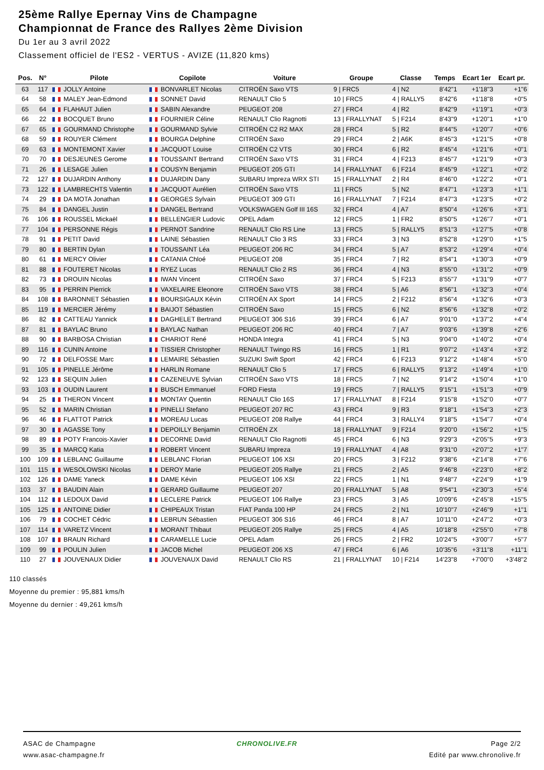25ème Rallye Epernay Vins de Champagne
Championnat de France des Rallyes 2ème Division
Du 1er au 3 avril 2022
Classement officiel de l'ES2 - VERTUS - AVIZE (11,820 kms)
| Pos. | N° | Pilote | Copilote | Voiture | Groupe | Classe | Temps | Ecart 1er | Ecart pr. |
| --- | --- | --- | --- | --- | --- | --- | --- | --- | --- |
| 63 | 117 | JOLLY Antoine | BONVARLET Nicolas | CITROËN Saxo VTS | 9 / FRC5 | 4 / N2 | 8'42"1 | +1'18"3 | +1"6 |
| 64 | 58 | MALEY Jean-Edmond | SONNET David | RENAULT Clio 5 | 10 / FRC5 | 4 / RALLY5 | 8'42"6 | +1'18"8 | +0"5 |
| 65 | 64 | FLAHAUT Julien | SABIN Alexandre | PEUGEOT 208 | 27 / FRC4 | 4 / R2 | 8'42"9 | +1'19"1 | +0"3 |
| 66 | 22 | BOCQUET Bruno | FOURNIER Céline | RENAULT Clio Ragnotti | 13 / FRALLYNAT | 5 / F214 | 8'43"9 | +1'20"1 | +1"0 |
| 67 | 65 | GOURMAND Christophe | GOURMAND Sylvie | CITROËN C2 R2 MAX | 28 / FRC4 | 5 / R2 | 8'44"5 | +1'20"7 | +0"6 |
| 68 | 59 | ROUYER Clément | BOURGA Delphine | CITROËN Saxo | 29 / FRC4 | 2 / A6K | 8'45"3 | +1'21"5 | +0"8 |
| 69 | 63 | MONTEMONT Xavier | JACQUOT Louise | CITROËN C2 VTS | 30 / FRC4 | 6 / R2 | 8'45"4 | +1'21"6 | +0"1 |
| 70 | 70 | DESJEUNES Gerome | TOUSSAINT Bertrand | CITROËN Saxo VTS | 31 / FRC4 | 4 / F213 | 8'45"7 | +1'21"9 | +0"3 |
| 71 | 26 | LESAGE Julien | COUSYN Benjamin | PEUGEOT 205 GTI | 14 / FRALLYNAT | 6 / F214 | 8'45"9 | +1'22"1 | +0"2 |
| 72 | 127 | DUJARDIN Anthony | DUJARDIN Dany | SUBARU Impreza WRX STI | 15 / FRALLYNAT | 2 / R4 | 8'46"0 | +1'22"2 | +0"1 |
| 73 | 122 | LAMBRECHTS Valentin | JACQUOT Aurélien | CITROËN Saxo VTS | 11 / FRC5 | 5 / N2 | 8'47"1 | +1'23"3 | +1"1 |
| 74 | 29 | DA MOTA Jonathan | GEORGES Sylvain | PEUGEOT 309 GTI | 16 / FRALLYNAT | 7 / F214 | 8'47"3 | +1'23"5 | +0"2 |
| 75 | 84 | DANGEL Justin | DANGEL Bertrand | VOLKSWAGEN Golf III 16S | 32 / FRC4 | 4 / A7 | 8'50"4 | +1'26"6 | +3"1 |
| 76 | 106 | ROUSSEL Mickaël | BELLENGIER Ludovic | OPEL Adam | 12 / FRC5 | 1 / FR2 | 8'50"5 | +1'26"7 | +0"1 |
| 77 | 104 | PERSONNE Régis | PERNOT Sandrine | RENAULT Clio RS Line | 13 / FRC5 | 5 / RALLY5 | 8'51"3 | +1'27"5 | +0"8 |
| 78 | 91 | PETIT David | LAINE Sébastien | RENAULT Clio 3 RS | 33 / FRC4 | 3 / N3 | 8'52"8 | +1'29"0 | +1"5 |
| 79 | 80 | BERTIN Dylan | TOUSSAINT Léa | PEUGEOT 206 RC | 34 / FRC4 | 5 / A7 | 8'53"2 | +1'29"4 | +0"4 |
| 80 | 61 | MERCY Olivier | CATANIA Chloé | PEUGEOT 208 | 35 / FRC4 | 7 / R2 | 8'54"1 | +1'30"3 | +0"9 |
| 81 | 88 | FOUTERET Nicolas | RYEZ Lucas | RENAULT Clio 2 RS | 36 / FRC4 | 4 / N3 | 8'55"0 | +1'31"2 | +0"9 |
| 82 | 73 | DROUIN Nicolas | IWAN Vincent | CITROËN Saxo | 37 / FRC4 | 5 / F213 | 8'55"7 | +1'31"9 | +0"7 |
| 83 | 95 | PERRIN Pierrick | VAXELAIRE Eleonore | CITROËN Saxo VTS | 38 / FRC4 | 5 / A6 | 8'56"1 | +1'32"3 | +0"4 |
| 84 | 108 | BARONNET Sébastien | BOURSIGAUX Kévin | CITROËN AX Sport | 14 / FRC5 | 2 / F212 | 8'56"4 | +1'32"6 | +0"3 |
| 85 | 119 | MERCIER Jérémy | BAIJOT Sébastien | CITROËN Saxo | 15 / FRC5 | 6 / N2 | 8'56"6 | +1'32"8 | +0"2 |
| 86 | 82 | CATTEAU Yannick | DAGHELET Bertrand | PEUGEOT 306 S16 | 39 / FRC4 | 6 / A7 | 9'01"0 | +1'37"2 | +4"4 |
| 87 | 81 | BAYLAC Bruno | BAYLAC Nathan | PEUGEOT 206 RC | 40 / FRC4 | 7 / A7 | 9'03"6 | +1'39"8 | +2"6 |
| 88 | 90 | BARBOSA Christian | CHARIOT René | HONDA Integra | 41 / FRC4 | 5 / N3 | 9'04"0 | +1'40"2 | +0"4 |
| 89 | 116 | CUNIN Antoine | TISSIER Christopher | RENAULT Twingo RS | 16 / FRC5 | 1 / R1 | 9'07"2 | +1'43"4 | +3"2 |
| 90 | 72 | DELFOSSE Marc | LEMAIRE Sébastien | SUZUKI Swift Sport | 42 / FRC4 | 6 / F213 | 9'12"2 | +1'48"4 | +5"0 |
| 91 | 105 | PINELLE Jérôme | HARLIN Romane | RENAULT Clio 5 | 17 / FRC5 | 6 / RALLY5 | 9'13"2 | +1'49"4 | +1"0 |
| 92 | 123 | SEQUIN Julien | CAZENEUVE Sylvian | CITROËN Saxo VTS | 18 / FRC5 | 7 / N2 | 9'14"2 | +1'50"4 | +1"0 |
| 93 | 103 | OUDIN Laurent | BUSCH Emmanuel | FORD Fiesta | 19 / FRC5 | 7 / RALLY5 | 9'15"1 | +1'51"3 | +0"9 |
| 94 | 25 | THERON Vincent | MONTAY Quentin | RENAULT Clio 16S | 17 / FRALLYNAT | 8 / F214 | 9'15"8 | +1'52"0 | +0"7 |
| 95 | 52 | MARIN Christian | PINELLI Stefano | PEUGEOT 207 RC | 43 / FRC4 | 9 / R3 | 9'18"1 | +1'54"3 | +2"3 |
| 96 | 46 | FLATTOT Patrick | MOREAU Lucas | PEUGEOT 208 Rallye | 44 / FRC4 | 3 / RALLY4 | 9'18"5 | +1'54"7 | +0"4 |
| 97 | 30 | AGASSE Tony | DEPOILLY Benjamin | CITROËN ZX | 18 / FRALLYNAT | 9 / F214 | 9'20"0 | +1'56"2 | +1"5 |
| 98 | 89 | POTY Francois-Xavier | DECORNE David | RENAULT Clio Ragnotti | 45 / FRC4 | 6 / N3 | 9'29"3 | +2'05"5 | +9"3 |
| 99 | 35 | MARCQ Katia | ROBERT Vincent | SUBARU Impreza | 19 / FRALLYNAT | 4 / A8 | 9'31"0 | +2'07"2 | +1"7 |
| 100 | 109 | LEBLANC Guillaume | LEBLANC Florian | PEUGEOT 106 XSI | 20 / FRC5 | 3 / F212 | 9'38"6 | +2'14"8 | +7"6 |
| 101 | 115 | WESOLOWSKI Nicolas | DEROY Marie | PEUGEOT 205 Rallye | 21 / FRC5 | 2 / A5 | 9'46"8 | +2'23"0 | +8"2 |
| 102 | 126 | DAME Yaneck | DAME Kévin | PEUGEOT 106 XSI | 22 / FRC5 | 1 / N1 | 9'48"7 | +2'24"9 | +1"9 |
| 103 | 37 | BAUDIN Alain | GERARD Guillaume | PEUGEOT 207 | 20 / FRALLYNAT | 5 / A8 | 9'54"1 | +2'30"3 | +5"4 |
| 104 | 112 | LEDOUX David | LECLERE Patrick | PEUGEOT 106 Rallye | 23 / FRC5 | 3 / A5 | 10'09"6 | +2'45"8 | +15"5 |
| 105 | 125 | ANTOINE Didier | CHIPEAUX Tristan | FIAT Panda 100 HP | 24 / FRC5 | 2 / N1 | 10'10"7 | +2'46"9 | +1"1 |
| 106 | 79 | COCHET Cédric | LEBRUN Sébastien | PEUGEOT 306 S16 | 46 / FRC4 | 8 / A7 | 10'11"0 | +2'47"2 | +0"3 |
| 107 | 114 | VARETZ Vincent | MORANT Thibaut | PEUGEOT 205 Rallye | 25 / FRC5 | 4 / A5 | 10'18"8 | +2'55"0 | +7"8 |
| 108 | 107 | BRAUN Richard | CARAMELLE Lucie | OPEL Adam | 26 / FRC5 | 2 / FR2 | 10'24"5 | +3'00"7 | +5"7 |
| 109 | 99 | POULIN Julien | JACOB Michel | PEUGEOT 206 XS | 47 / FRC4 | 6 / A6 | 10'35"6 | +3'11"8 | +11"1 |
| 110 | 27 | JOUVENAUX Didier | JOUVENAUX David | RENAULT Clio RS | 21 / FRALLYNAT | 10 / F214 | 14'23"8 | +7'00"0 | +3'48"2 |
110 classés
Moyenne du premier : 95,881 kms/h
Moyenne du dernier : 49,261 kms/h
ASAC de Champagne
www.asac-champagne.fr
CHRONOLIVE.FR Page 2/2
Edité par www.chronolive.fr